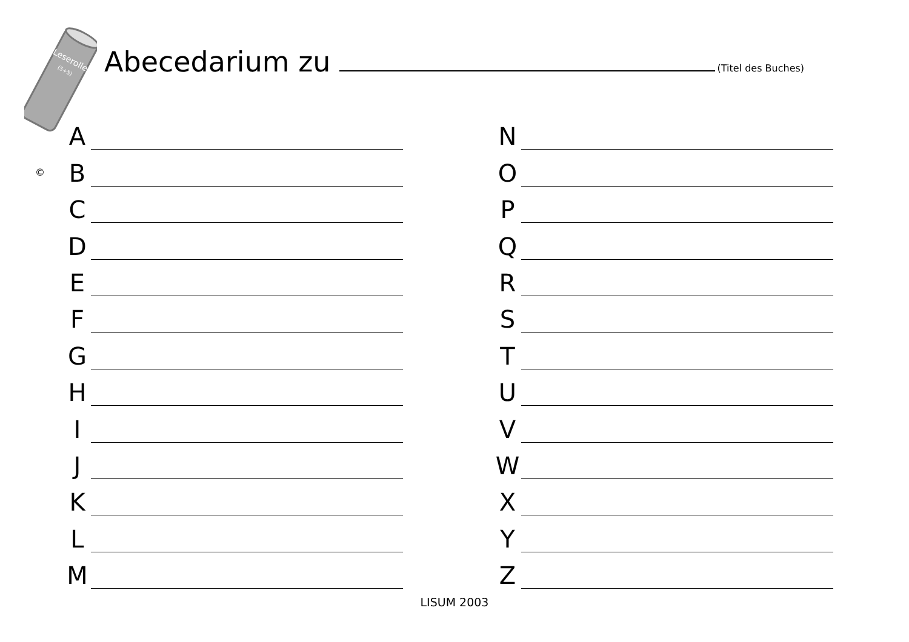Leserolle
(5+5)
Abecedarium zu
(Titel des Buches)
©
A
B
C
D
E
F
G
H
I
J
K
L
M
N
O
P
Q
R
S
T
U
V
W
X
Y
Z
LISUM 2003